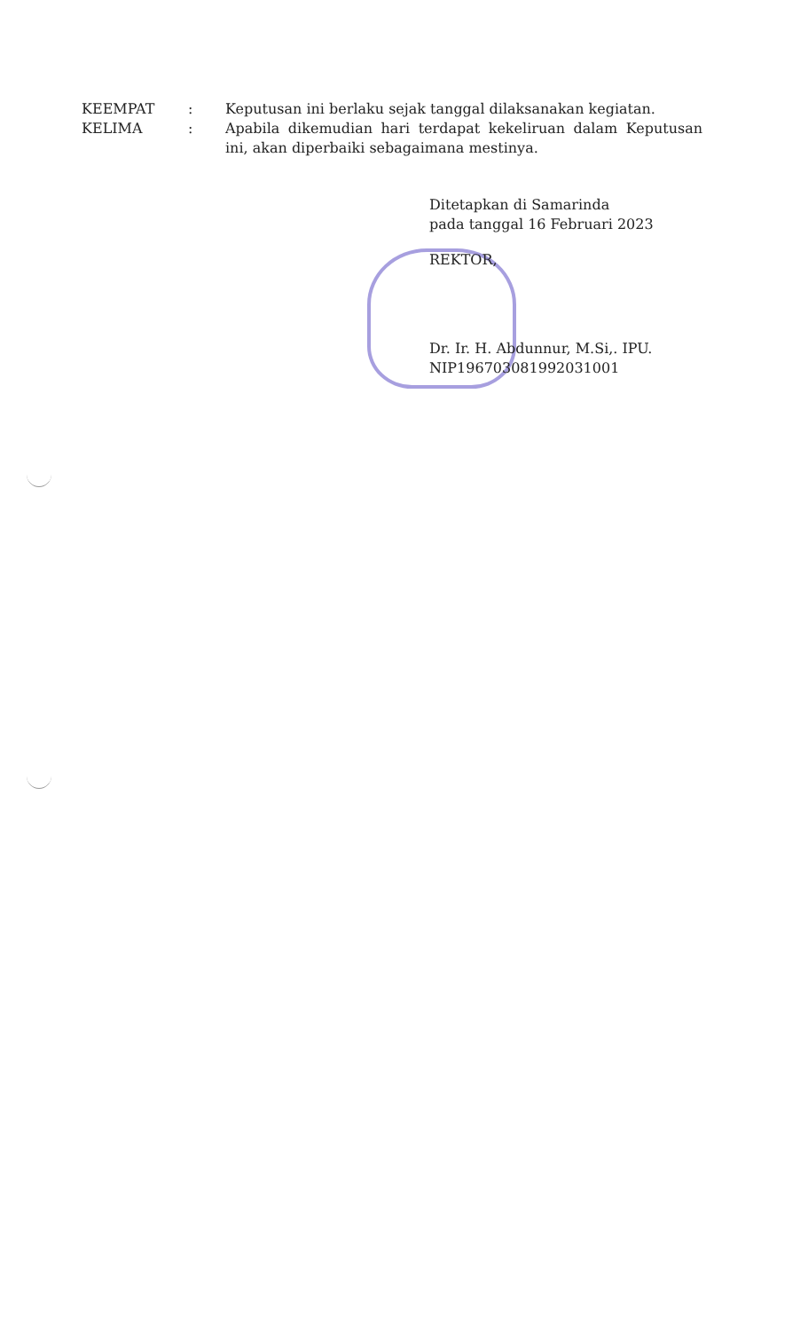KEEMPAT : Keputusan ini berlaku sejak tanggal dilaksanakan kegiatan.
KELIMA : Apabila dikemudian hari terdapat kekeliruan dalam Keputusan ini, akan diperbaiki sebagaimana mestinya.
Ditetapkan di Samarinda
pada tanggal 16 Februari 2023
REKTOR,
Dr. Ir. H. Abdunnur, M.Si,. IPU.
NIP196703081992031001